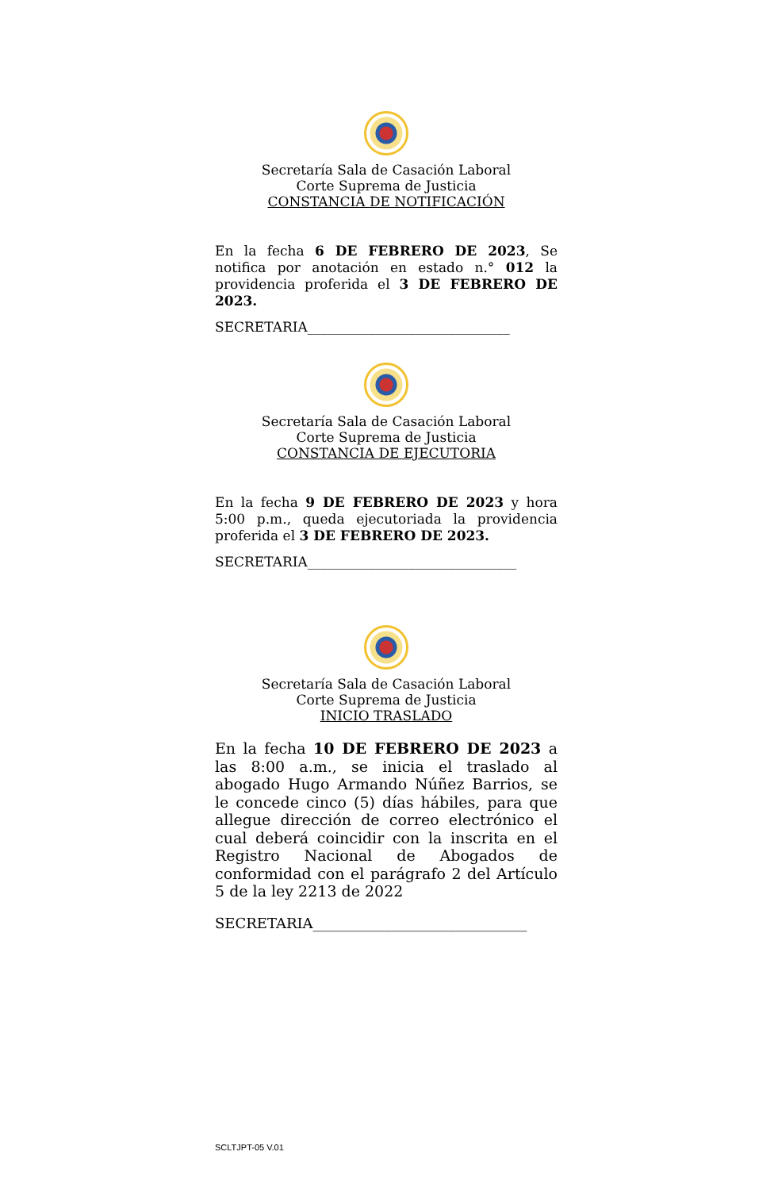Secretaría Sala de Casación Laboral
Corte Suprema de Justicia
CONSTANCIA DE NOTIFICACIÓN
En la fecha 6 DE FEBRERO DE 2023, Se notifica por anotación en estado n.° 012 la providencia proferida el 3 DE FEBRERO DE 2023.
SECRETARIA______________________________
Secretaría Sala de Casación Laboral
Corte Suprema de Justicia
CONSTANCIA DE EJECUTORIA
En la fecha 9 DE FEBRERO DE 2023 y hora 5:00 p.m., queda ejecutoriada la providencia proferida el 3 DE FEBRERO DE 2023.
SECRETARIA_______________________________
Secretaría Sala de Casación Laboral
Corte Suprema de Justicia
INICIO TRASLADO
En la fecha 10 DE FEBRERO DE 2023 a las 8:00 a.m., se inicia el traslado al abogado Hugo Armando Núñez Barrios, se le concede cinco (5) días hábiles, para que allegue dirección de correo electrónico el cual deberá coincidir con la inscrita en el Registro Nacional de Abogados de conformidad con el parágrafo 2 del Artículo 5 de la ley 2213 de 2022
SECRETARIA______________________________
SCLTJPT-05 V.01